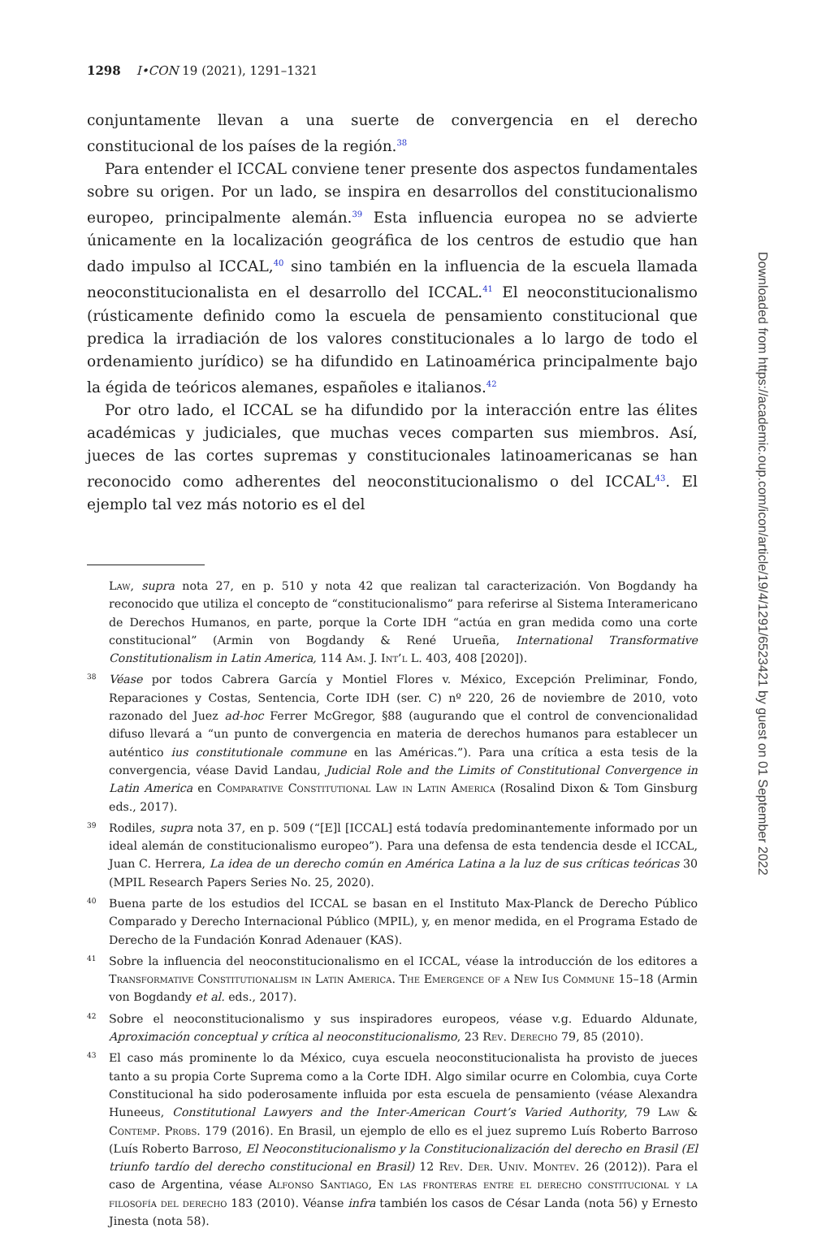1298 I•CON 19 (2021), 1291–1321
conjuntamente llevan a una suerte de convergencia en el derecho constitucional de los países de la región.<sup>38</sup>
Para entender el ICCAL conviene tener presente dos aspectos fundamentales sobre su origen. Por un lado, se inspira en desarrollos del constitucionalismo europeo, principalmente alemán.<sup>39</sup> Esta influencia europea no se advierte únicamente en la localización geográfica de los centros de estudio que han dado impulso al ICCAL,<sup>40</sup> sino también en la influencia de la escuela llamada neoconstitucionalista en el desarrollo del ICCAL.<sup>41</sup> El neoconstitucionalismo (rústicamente definido como la escuela de pensamiento constitucional que predica la irradiación de los valores constitucionales a lo largo de todo el ordenamiento jurídico) se ha difundido en Latinoamérica principalmente bajo la égida de teóricos alemanes, españoles e italianos.<sup>42</sup>
Por otro lado, el ICCAL se ha difundido por la interacción entre las élites académicas y judiciales, que muchas veces comparten sus miembros. Así, jueces de las cortes supremas y constitucionales latinoamericanas se han reconocido como adherentes del neoconstitucionalismo o del ICCAL<sup>43</sup>. El ejemplo tal vez más notorio es el del
Law, supra nota 27, en p. 510 y nota 42 que realizan tal caracterización. Von Bogdandy ha reconocido que utiliza el concepto de “constitucionalismo” para referirse al Sistema Interamericano de Derechos Humanos, en parte, porque la Corte IDH “actúa en gran medida como una corte constitucional” (Armin von Bogdandy & René Urueña, International Transformative Constitutionalism in Latin America, 114 Am. J. Int’l L. 403, 408 [2020]).
38 Véase por todos Cabrera García y Montiel Flores v. México, Excepción Preliminar, Fondo, Reparaciones y Costas, Sentencia, Corte IDH (ser. C) nº 220, 26 de noviembre de 2010, voto razonado del Juez ad-hoc Ferrer McGregor, §88 (augurando que el control de convencionalidad difuso llevará a “un punto de convergencia en materia de derechos humanos para establecer un auténtico ius constitutionale commune en las Américas.”). Para una crítica a esta tesis de la convergencia, véase David Landau, Judicial Role and the Limits of Constitutional Convergence in Latin America en Comparative Constitutional Law in Latin America (Rosalind Dixon & Tom Ginsburg eds., 2017).
39 Rodiles, supra nota 37, en p. 509 (“[E]l [ICCAL] está todavía predominantemente informado por un ideal alemán de constitucionalismo europeo”). Para una defensa de esta tendencia desde el ICCAL, Juan C. Herrera, La idea de un derecho común en América Latina a la luz de sus críticas teóricas 30 (MPIL Research Papers Series No. 25, 2020).
40 Buena parte de los estudios del ICCAL se basan en el Instituto Max-Planck de Derecho Público Comparado y Derecho Internacional Público (MPIL), y, en menor medida, en el Programa Estado de Derecho de la Fundación Konrad Adenauer (KAS).
41 Sobre la influencia del neoconstitucionalismo en el ICCAL, véase la introducción de los editores a Transformative Constitutionalism in Latin America. The Emergence of a New Ius Commune 15–18 (Armin von Bogdandy et al. eds., 2017).
42 Sobre el neoconstitucionalismo y sus inspiradores europeos, véase v.g. Eduardo Aldunate, Aproximación conceptual y crítica al neoconstitucionalismo, 23 Rev. Derecho 79, 85 (2010).
43 El caso más prominente lo da México, cuya escuela neoconstitucionalista ha provisto de jueces tanto a su propia Corte Suprema como a la Corte IDH. Algo similar ocurre en Colombia, cuya Corte Constitucional ha sido poderosamente influida por esta escuela de pensamiento (véase Alexandra Huneeus, Constitutional Lawyers and the Inter-American Court’s Varied Authority, 79 Law & Contemp. Probs. 179 (2016). En Brasil, un ejemplo de ello es el juez supremo Luís Roberto Barroso (Luís Roberto Barroso, El Neoconstitucionalismo y la Constitucionalización del derecho en Brasil (El triunfo tardío del derecho constitucional en Brasil) 12 Rev. Der. Univ. Montev. 26 (2012)). Para el caso de Argentina, véase Alfonso Santiago, En las fronteras entre el derecho constitucional y la filosofía del derecho 183 (2010). Véanse infra también los casos de César Landa (nota 56) y Ernesto Jinesta (nota 58).
Downloaded from https://academic.oup.com/icon/article/19/4/1291/6523421 by guest on 01 September 2022